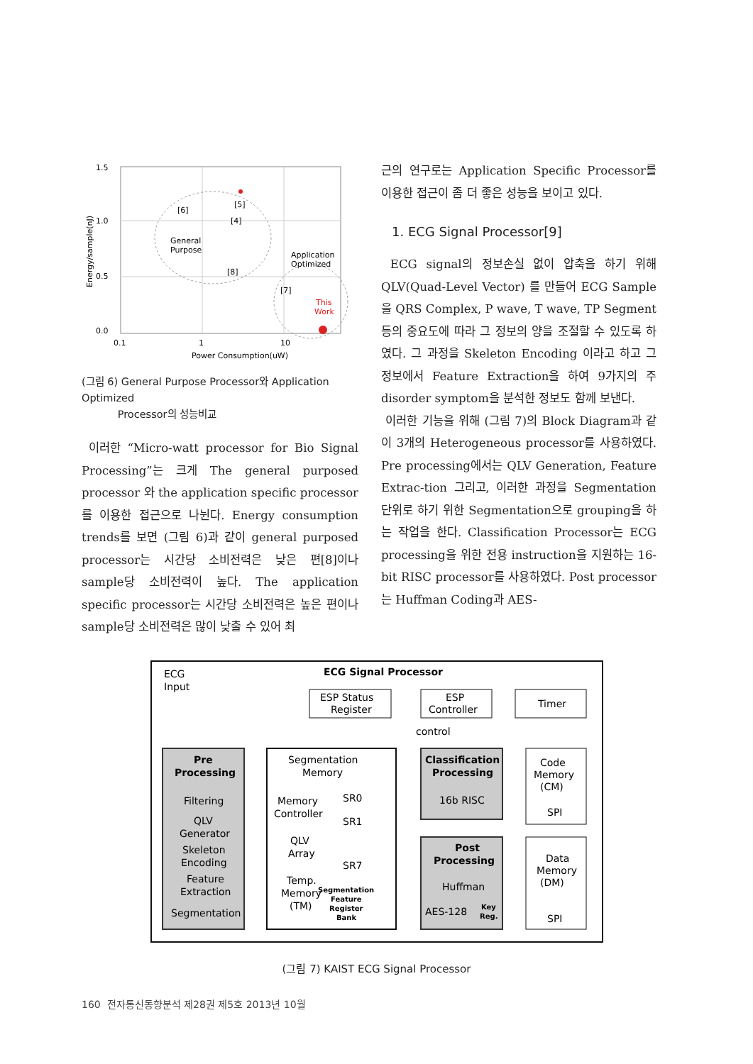1.5
1.0
0.5
0.0
0.1
1
10
Power Consumption(uW)
Energy/sample(nJ)
[6]
[5]
[4]
General
Purpose
[8]
Application
Optimized
[7]
This
Work
(그림 6) General Purpose Processor와 Application Optimized
Processor의 성능비교
이러한 “Micro-watt processor for Bio Signal Processing”는 크게 The general purposed processor 와 the application specific processor를 이용한 접근으로 나뉜다. Energy consumption trends를 보면 (그림 6)과 같이 general purposed processor는 시간당 소비전력은 낮은 편[8]이나 sample당 소비전력이 높다. The application specific processor는 시간당 소비전력은 높은 편이나 sample당 소비전력은 많이 낮출 수 있어 최
근의 연구로는 Application Specific Processor를 이용한 접근이 좀 더 좋은 성능을 보이고 있다.
1. ECG Signal Processor[9]
ECG signal의 정보손실 없이 압축을 하기 위해 QLV(Quad-Level Vector) 를 만들어 ECG Sample을 QRS Complex, P wave, T wave, TP Segment 등의 중요도에 따라 그 정보의 양을 조절할 수 있도록 하였다. 그 과정을 Skeleton Encoding 이라고 하고 그 정보에서 Feature Extraction을 하여 9가지의 주 disorder symptom을 분석한 정보도 함께 보낸다.
이러한 기능을 위해 (그림 7)의 Block Diagram과 같이 3개의 Heterogeneous processor를 사용하였다. Pre processing에서는 QLV Generation, Feature Extrac-tion 그리고, 이러한 과정을 Segmentation 단위로 하기 위한 Segmentation으로 grouping을 하는 작업을 한다. Classification Processor는 ECG processing을 위한 전용 instruction을 지원하는 16-bit RISC processor를 사용하였다. Post processor는 Huffman Coding과 AES-
ECG
Input
ECG Signal Processor
ESP Status
Register
ESP
Controller
Timer
control
Pre
Processing
Filtering
QLV
Generator
Skeleton
Encoding
Feature
Extraction
Segmentation
Segmentation
Memory
Memory
Controller
QLV
Array
Temp.
Memory
(TM)
SR0
SR1
SR7
Segmentation
Feature
Register
Bank
Classification
Processing
16b RISC
Code
Memory
(CM)
SPI
Post
Processing
Huffman
AES-128
Key
Reg.
Data
Memory
(DM)
SPI
(그림 7) KAIST ECG Signal Processor
160 전자통신동향분석 제28권 제5호 2013년 10월